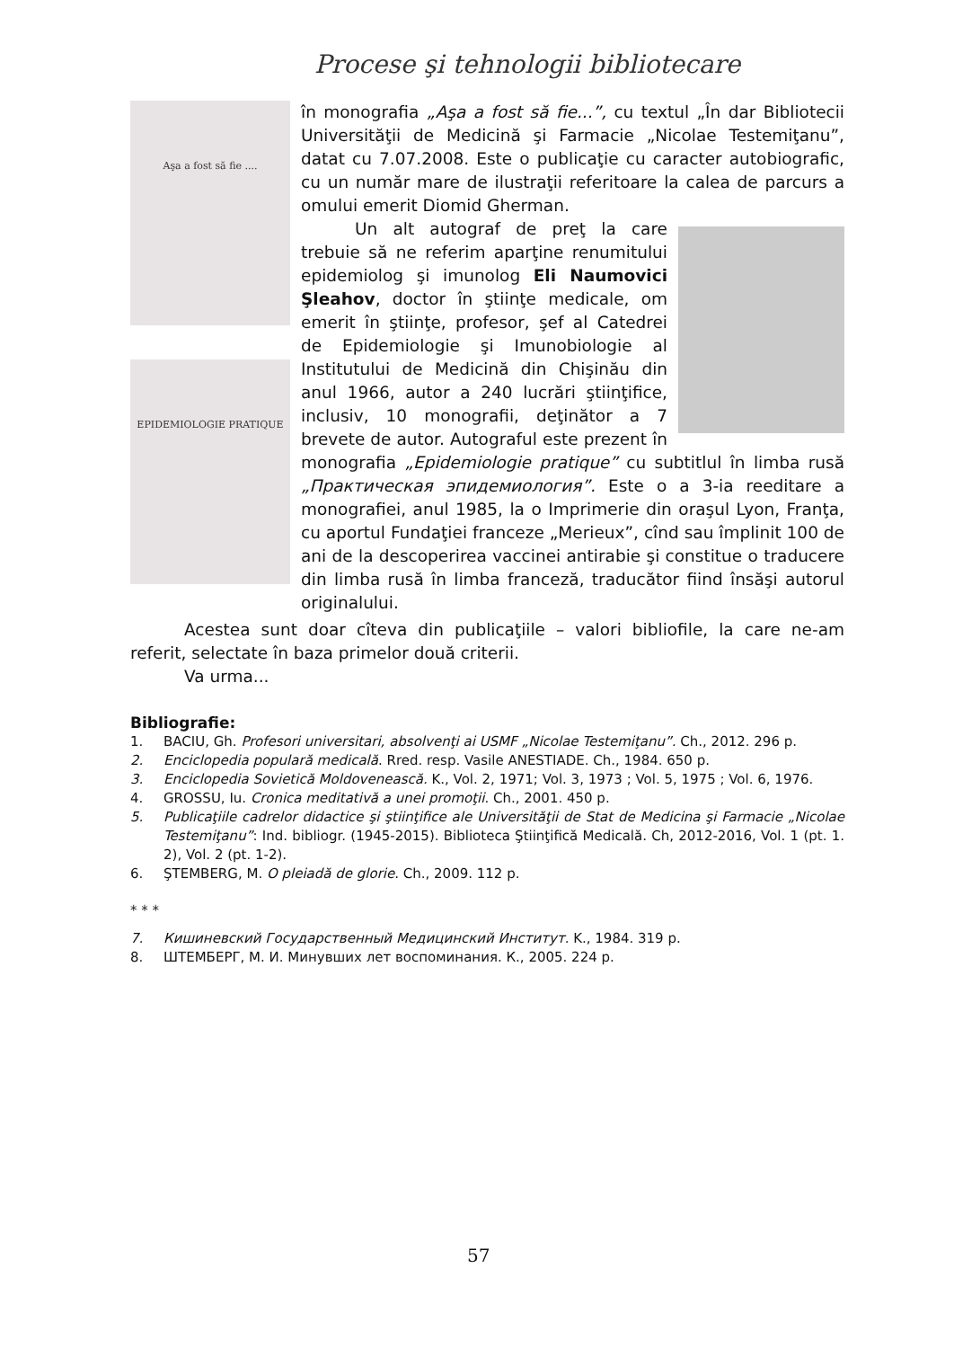Procese şi tehnologii bibliotecare
Aşa a fost să fie ....
EPIDEMIOLOGIE PRATIQUE
în monografia „Aşa a fost să fie...”, cu textul „În dar Bibliotecii Universităţii de Medicină şi Farmacie „Nicolae Testemiţanu”, datat cu 7.07.2008. Este o publicaţie cu caracter autobiografic, cu un număr mare de ilustraţii referitoare la calea de parcurs a omului emerit Diomid Gherman.
Un alt autograf de preţ la care trebuie să ne referim aparţine renumitului epidemiolog şi imunolog Eli Naumovici Şleahov, doctor în ştiinţe medicale, om emerit în ştiinţe, profesor, şef al Catedrei de Epidemiologie şi Imunobiologie al Institutului de Medicină din Chişinău din anul 1966, autor a 240 lucrări ştiinţifice, inclusiv, 10 monografii, deţinător a 7 brevete de autor. Autograful este prezent în monografia „Epidemiologie pratique” cu subtitlul în limba rusă „Практическая эпидемиология”. Este o a 3-ia reeditare a monografiei, anul 1985, la o Imprimerie din oraşul Lyon, Franţa, cu aportul Fundaţiei franceze „Merieux”, cînd sau împlinit 100 de ani de la descoperirea vaccinei antirabie şi constitue o traducere din limba rusă în limba franceză, traducător fiind însăşi autorul originalului.
Acestea sunt doar cîteva din publicaţiile – valori bibliofile, la care ne-am referit, selectate în baza primelor două criterii.
Va urma...
Bibliografie:
1. BACIU, Gh. Profesori universitari, absolvenţi ai USMF „Nicolae Testemiţanu”. Ch., 2012. 296 p.
2. Enciclopedia populară medicală. Rred. resp. Vasile ANESTIADE. Ch., 1984. 650 p.
3. Enciclopedia Sovietică Moldovenească. K., Vol. 2, 1971; Vol. 3, 1973 ; Vol. 5, 1975 ; Vol. 6, 1976.
4. GROSSU, Iu. Cronica meditativă a unei promoţii. Ch., 2001. 450 p.
5. Publicaţiile cadrelor didactice şi ştiinţifice ale Universităţii de Stat de Medicina şi Farmacie „Nicolae Testemiţanu”: Ind. bibliogr. (1945-2015). Biblioteca Ştiinţifică Medicală. Ch, 2012-2016, Vol. 1 (pt. 1. 2), Vol. 2 (pt. 1-2).
6. ŞTEMBERG, M. O pleiadă de glorie. Ch., 2009. 112 p.
* * *
7. Кишиневский Государственный Медицинский Институт. K., 1984. 319 p.
8. ШТЕМБЕРГ, М. И. Минувших лет воспоминания. К., 2005. 224 p.
57